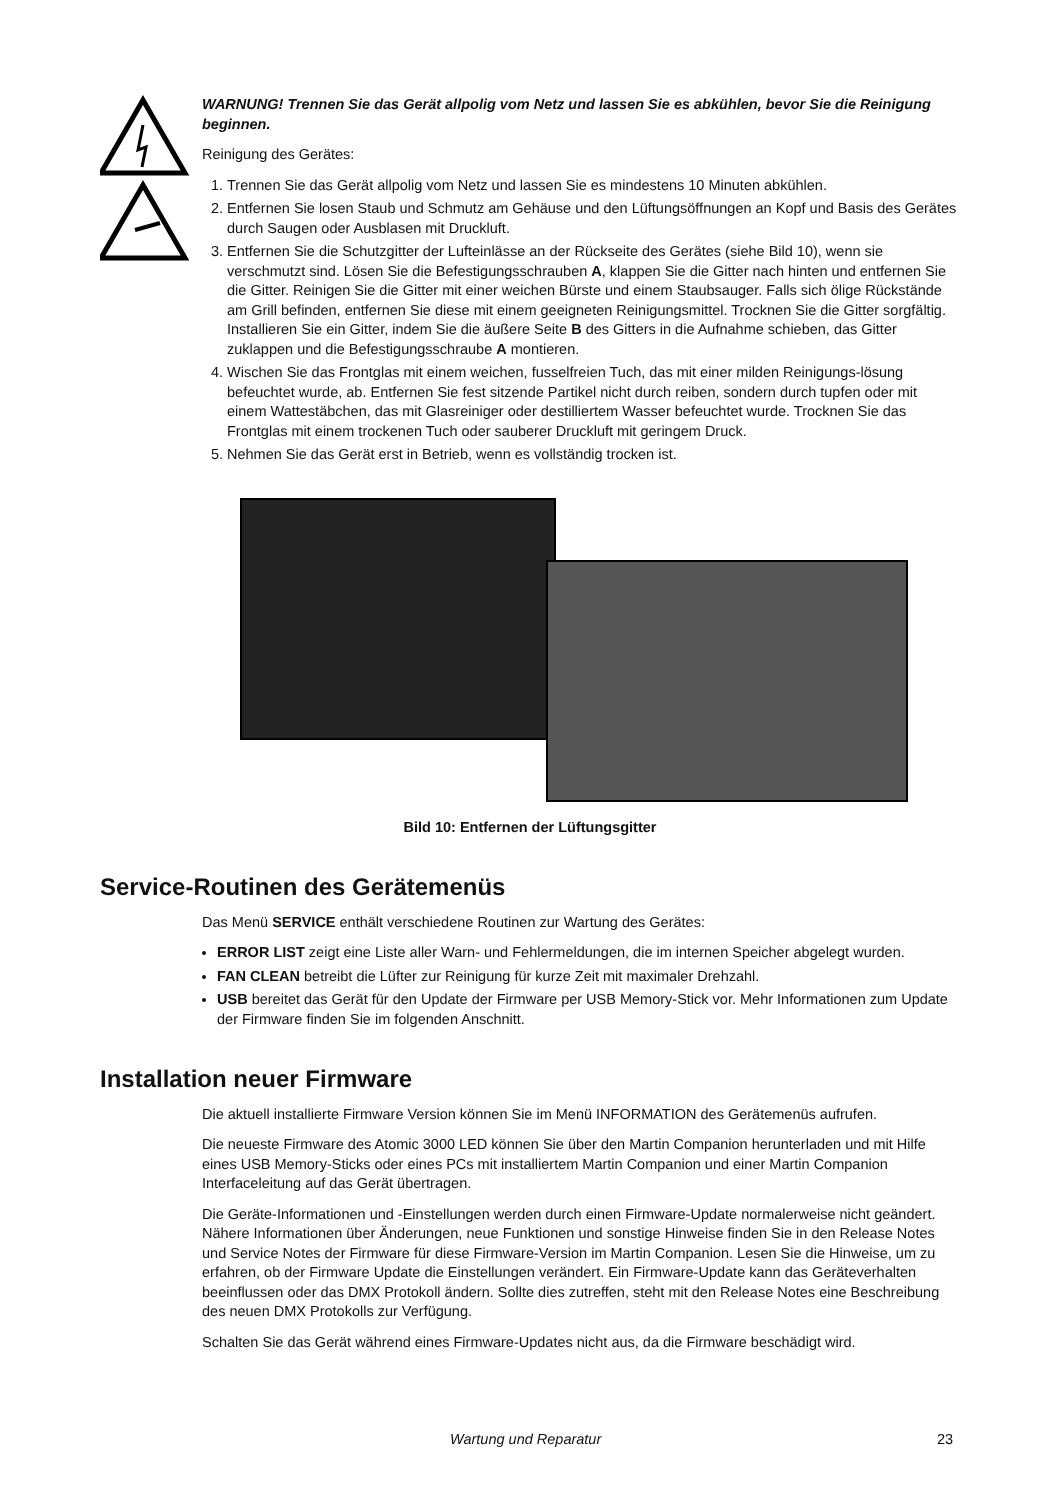WARNUNG! Trennen Sie das Gerät allpolig vom Netz und lassen Sie es abkühlen, bevor Sie die Reinigung beginnen.
Reinigung des Gerätes:
1. Trennen Sie das Gerät allpolig vom Netz und lassen Sie es mindestens 10 Minuten abkühlen.
2. Entfernen Sie losen Staub und Schmutz am Gehäuse und den Lüftungsöffnungen an Kopf und Basis des Gerätes durch Saugen oder Ausblasen mit Druckluft.
3. Entfernen Sie die Schutzgitter der Lufteinlässe an der Rückseite des Gerätes (siehe Bild 10), wenn sie verschmutzt sind. Lösen Sie die Befestigungsschrauben A, klappen Sie die Gitter nach hinten und entfernen Sie die Gitter. Reinigen Sie die Gitter mit einer weichen Bürste und einem Staubsauger. Falls sich ölige Rückstände am Grill befinden, entfernen Sie diese mit einem geeigneten Reinigungsmittel. Trocknen Sie die Gitter sorgfältig. Installieren Sie ein Gitter, indem Sie die äußere Seite B des Gitters in die Aufnahme schieben, das Gitter zuklappen und die Befestigungsschraube A montieren.
4. Wischen Sie das Frontglas mit einem weichen, fusselfreien Tuch, das mit einer milden Reinigungs-lösung befeuchtet wurde, ab. Entfernen Sie fest sitzende Partikel nicht durch reiben, sondern durch tupfen oder mit einem Wattestäbchen, das mit Glasreiniger oder destilliertem Wasser befeuchtet wurde. Trocknen Sie das Frontglas mit einem trockenen Tuch oder sauberer Druckluft mit geringem Druck.
5. Nehmen Sie das Gerät erst in Betrieb, wenn es vollständig trocken ist.
Bild 10: Entfernen der Lüftungsgitter
Service-Routinen des Gerätemenüs
Das Menü SERVICE enthält verschiedene Routinen zur Wartung des Gerätes:
ERROR LIST zeigt eine Liste aller Warn- und Fehlermeldungen, die im internen Speicher abgelegt wurden.
FAN CLEAN betreibt die Lüfter zur Reinigung für kurze Zeit mit maximaler Drehzahl.
USB bereitet das Gerät für den Update der Firmware per USB Memory-Stick vor. Mehr Informationen zum Update der Firmware finden Sie im folgenden Anschnitt.
Installation neuer Firmware
Die aktuell installierte Firmware Version können Sie im Menü INFORMATION des Gerätemenüs aufrufen.
Die neueste Firmware des Atomic 3000 LED können Sie über den Martin Companion herunterladen und mit Hilfe eines USB Memory-Sticks oder eines PCs mit installiertem Martin Companion und einer Martin Companion Interfaceleitung auf das Gerät übertragen.
Die Geräte-Informationen und -Einstellungen werden durch einen Firmware-Update normalerweise nicht geändert. Nähere Informationen über Änderungen, neue Funktionen und sonstige Hinweise finden Sie in den Release Notes und Service Notes der Firmware für diese Firmware-Version im Martin Companion. Lesen Sie die Hinweise, um zu erfahren, ob der Firmware Update die Einstellungen verändert. Ein Firmware-Update kann das Geräteverhalten beeinflussen oder das DMX Protokoll ändern. Sollte dies zutreffen, steht mit den Release Notes eine Beschreibung des neuen DMX Protokolls zur Verfügung.
Schalten Sie das Gerät während eines Firmware-Updates nicht aus, da die Firmware beschädigt wird.
Wartung und Reparatur 23